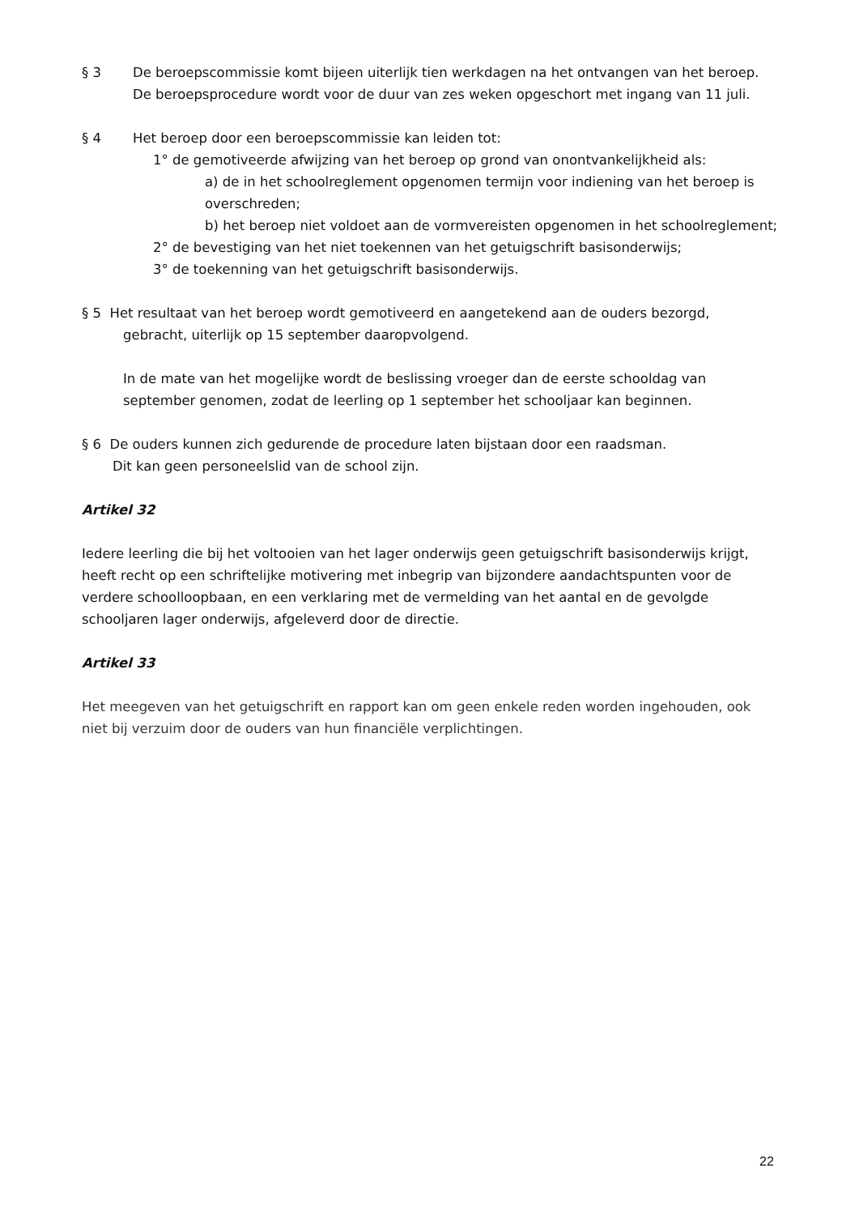§ 3 De beroepscommissie komt bijeen uiterlijk tien werkdagen na het ontvangen van het beroep.
De beroepsprocedure wordt voor de duur van zes weken opgeschort met ingang van 11 juli.
§ 4 Het beroep door een beroepscommissie kan leiden tot:
1° de gemotiveerde afwijzing van het beroep op grond van onontvankelijkheid als:
a) de in het schoolreglement opgenomen termijn voor indiening van het beroep is overschreden;
b) het beroep niet voldoet aan de vormvereisten opgenomen in het schoolreglement;
2° de bevestiging van het niet toekennen van het getuigschrift basisonderwijs;
3° de toekenning van het getuigschrift basisonderwijs.
§ 5 Het resultaat van het beroep wordt gemotiveerd en aangetekend aan de ouders bezorgd,
gebracht, uiterlijk op 15 september daaropvolgend.
In de mate van het mogelijke wordt de beslissing vroeger dan de eerste schooldag van september genomen, zodat de leerling op 1 september het schooljaar kan beginnen.
§ 6 De ouders kunnen zich gedurende de procedure laten bijstaan door een raadsman.
Dit kan geen personeelslid van de school zijn.
Artikel 32
Iedere leerling die bij het voltooien van het lager onderwijs geen getuigschrift basisonderwijs krijgt, heeft recht op een schriftelijke motivering met inbegrip van bijzondere aandachtspunten voor de verdere schoolloopbaan, en een verklaring met de vermelding van het aantal en de gevolgde schooljaren lager onderwijs, afgeleverd door de directie.
Artikel 33
Het meegeven van het getuigschrift en rapport kan om geen enkele reden worden ingehouden, ook niet bij verzuim door de ouders van hun financiële verplichtingen.
22